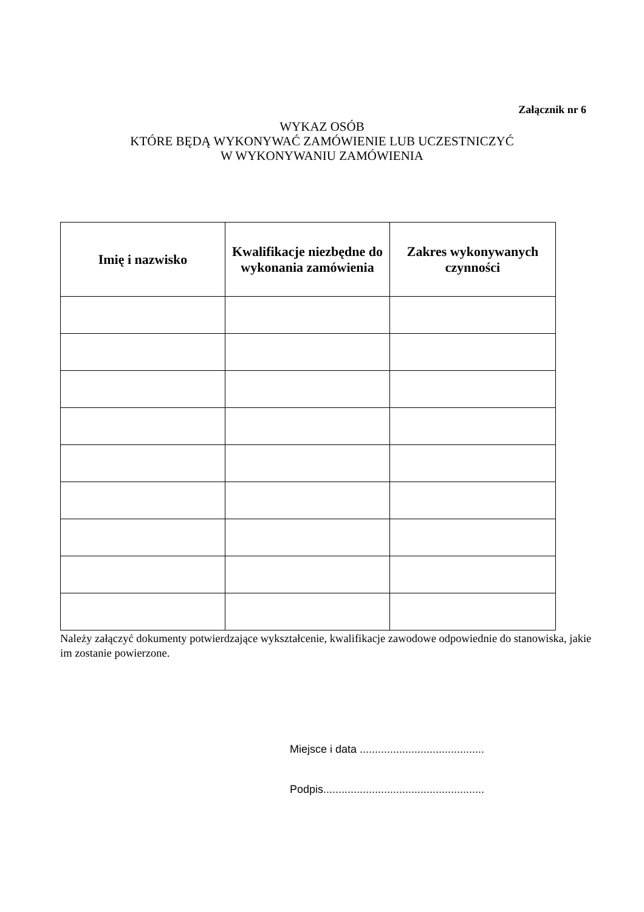Załącznik nr 6
WYKAZ OSÓB
KTÓRE BĘDĄ WYKONYWAĆ ZAMÓWIENIE LUB UCZESTNICZYĆ
W WYKONYWANIU ZAMÓWIENIA
| Imię i nazwisko | Kwalifikacje niezbędne do wykonania zamówienia | Zakres wykonywanych czynności |
| --- | --- | --- |
Należy załączyć dokumenty potwierdzające wykształcenie, kwalifikacje zawodowe odpowiednie do stanowiska, jakie im zostanie powierzone.
Miejsce i data .........................................
Podpis.....................................................